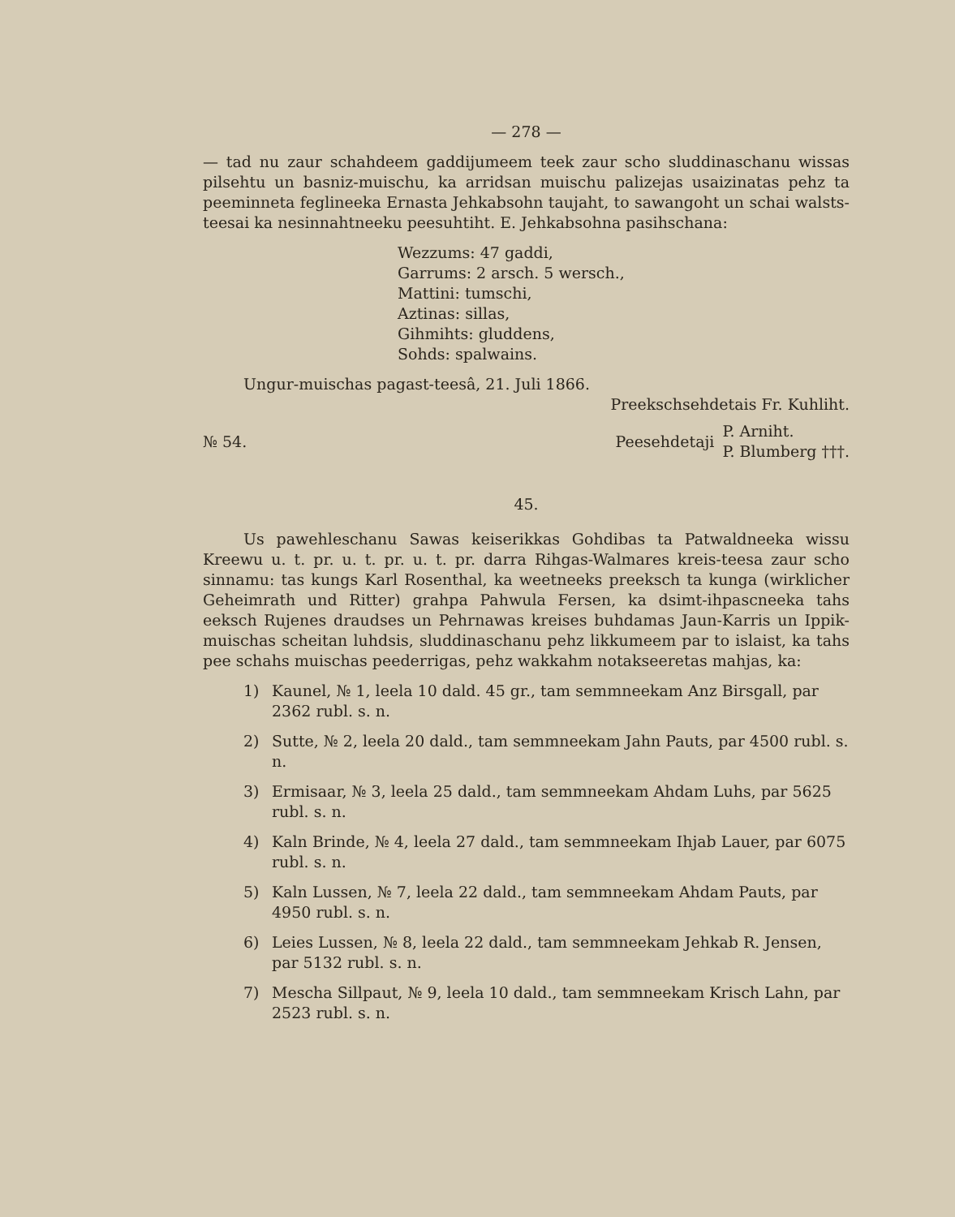— 278 —
— tad nu zaur schahdeem gaddijumeem teek zaur scho sluddinaschanu wissas pilsehtu un basniz-muischu, ka arridsan muischu palizejas usaizinatas pehz ta peeminneta feglineeka Ernasta Jehkabsohn taujaht, to sawangoht un schai walsts-teesai ka nesinnahtneeku peesuhtiht. E. Jehkabsohna pasihschana:
Wezzums: 47 gaddi,
Garrums: 2 arsch. 5 wersch.,
Mattini: tumschi,
Aztinas: sillas,
Gihmihts: gluddens,
Sohds: spalwains.
Ungur-muischas pagast-teesâ, 21. Juli 1866.
Preekschsehdetais Fr. Kuhliht.
№ 54. Peesehdetaji P. Arniht.
P. Blumberg †††.
45.
Us pawehleschanu Sawas keiserikkas Gohdibas ta Patwaldneeka wissu Kreewu u. t. pr. u. t. pr. u. t. pr. darra Rihgas-Walmares kreis-teesa zaur scho sinnamu: tas kungs Karl Rosenthal, ka weetneeks preeksch ta kunga (wirklicher Geheimrath und Ritter) grahpa Pahwula Fersen, ka dsimt-ihpascneeka tahs eeksch Rujenes draudses un Pehrnawas kreises buhdamas Jaun-Karris un Ippik-muischas scheitan luhdsis, sluddinaschanu pehz likkumeem par to islaist, ka tahs pee schahs muischas peederrigas, pehz wakkahm notakseeretas mahjas, ka:
1) Kaunel, № 1, leela 10 dald. 45 gr., tam semmneekam Anz Birsgall, par 2362 rubl. s. n.
2) Sutte, № 2, leela 20 dald., tam semmneekam Jahn Pauts, par 4500 rubl. s. n.
3) Ermisaar, № 3, leela 25 dald., tam semmneekam Ahdam Luhs, par 5625 rubl. s. n.
4) Kaln Brinde, № 4, leela 27 dald., tam semmneekam Ihjab Lauer, par 6075 rubl. s. n.
5) Kaln Lussen, № 7, leela 22 dald., tam semmneekam Ahdam Pauts, par 4950 rubl. s. n.
6) Leies Lussen, № 8, leela 22 dald., tam semmneekam Jehkab R. Jensen, par 5132 rubl. s. n.
7) Mescha Sillpaut, № 9, leela 10 dald., tam semmneekam Krisch Lahn, par 2523 rubl. s. n.